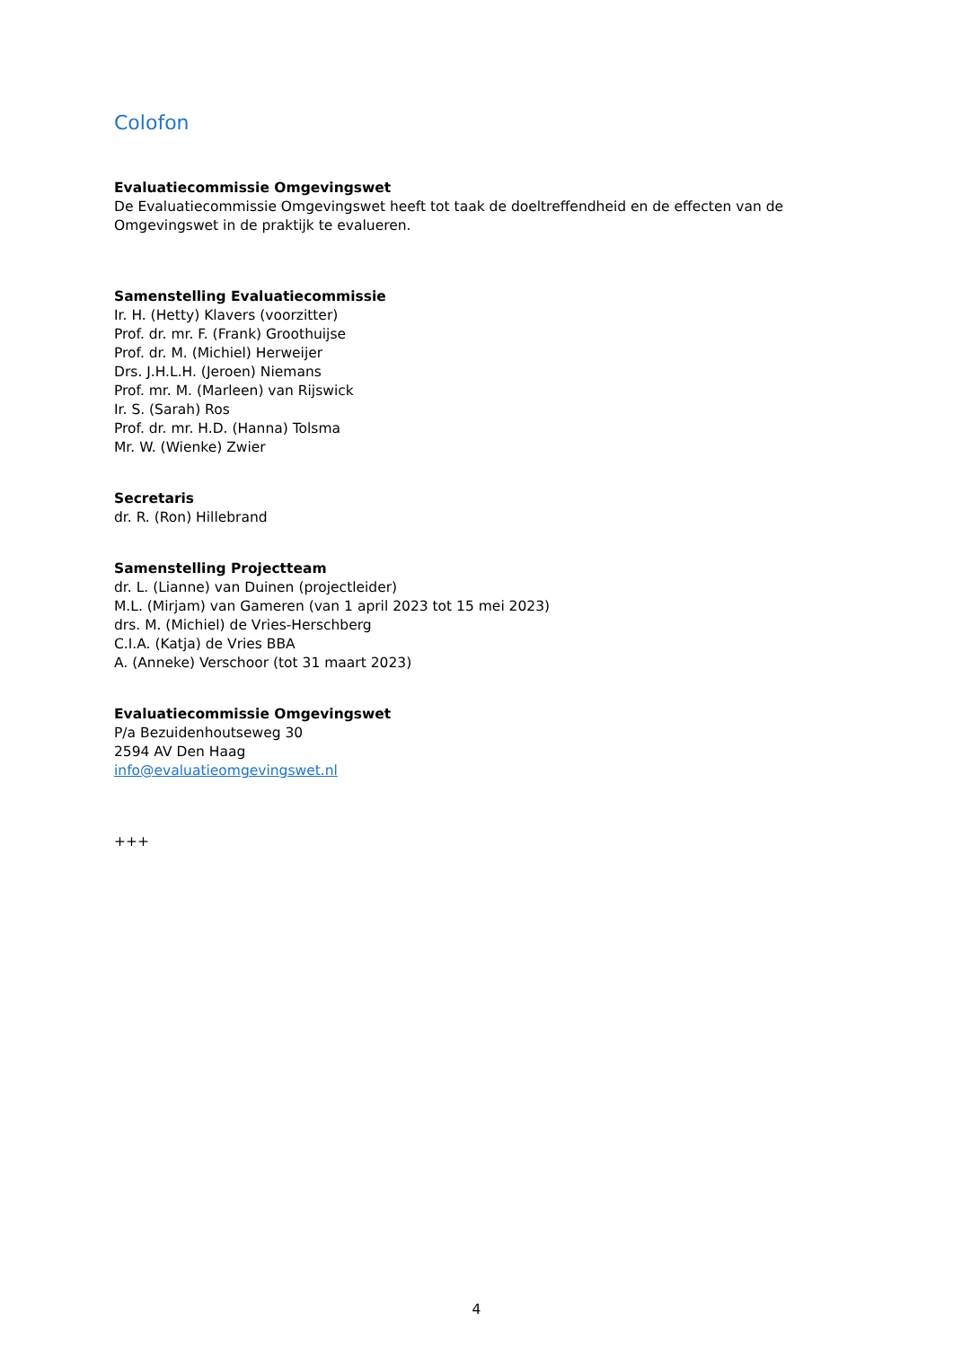Colofon
Evaluatiecommissie Omgevingswet
De Evaluatiecommissie Omgevingswet heeft tot taak de doeltreffendheid en de effecten van de Omgevingswet in de praktijk te evalueren.
Samenstelling Evaluatiecommissie
Ir. H. (Hetty) Klavers (voorzitter)
Prof. dr. mr. F. (Frank) Groothuijse
Prof. dr. M. (Michiel) Herweijer
Drs. J.H.L.H. (Jeroen) Niemans
Prof. mr. M. (Marleen) van Rijswick
Ir. S. (Sarah) Ros
Prof. dr. mr. H.D. (Hanna) Tolsma
Mr. W. (Wienke) Zwier
Secretaris
dr. R. (Ron) Hillebrand
Samenstelling Projectteam
dr. L. (Lianne) van Duinen (projectleider)
M.L. (Mirjam) van Gameren (van 1 april 2023 tot 15 mei 2023)
drs. M. (Michiel) de Vries-Herschberg
C.I.A. (Katja) de Vries BBA
A. (Anneke) Verschoor (tot 31 maart 2023)
Evaluatiecommissie Omgevingswet
P/a Bezuidenhoutseweg 30
2594 AV Den Haag
info@evaluatieomgevingswet.nl
+++
4